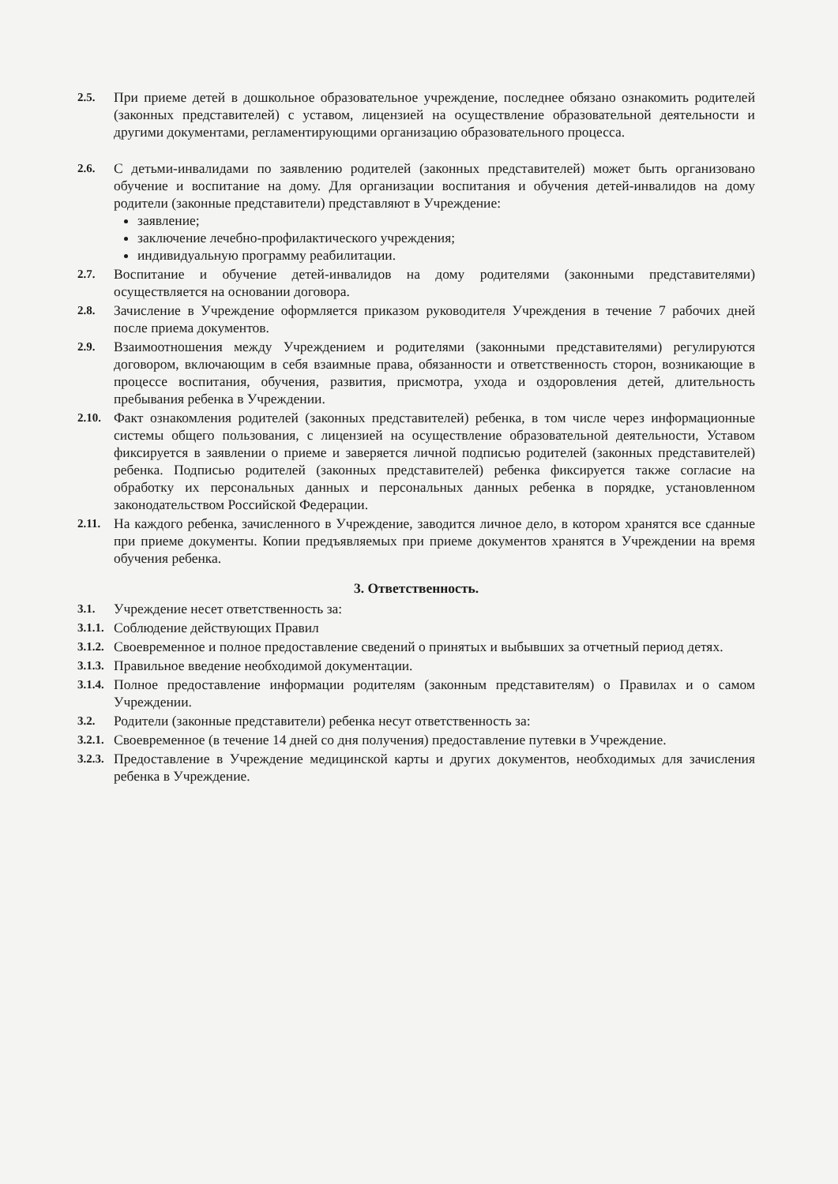2.5.
При приеме детей в дошкольное образовательное учреждение, последнее обязано ознакомить родителей (законных представителей) с уставом, лицензией на осуществление образовательной деятельности и другими документами, регламентирующими организацию образовательного процесса.
2.6.
С детьми-инвалидами по заявлению родителей (законных представителей) может быть организовано обучение и воспитание на дому. Для организации воспитания и обучения детей-инвалидов на дому родители (законные представители) представляют в Учреждение:
заявление;
заключение лечебно-профилактического учреждения;
индивидуальную программу реабилитации.
2.7.
Воспитание и обучение детей-инвалидов на дому родителями (законными представителями) осуществляется на основании договора.
2.8.
Зачисление в Учреждение оформляется приказом руководителя Учреждения в течение 7 рабочих дней после приема документов.
2.9.
Взаимоотношения между Учреждением и родителями (законными представителями) регулируются договором, включающим в себя взаимные права, обязанности и ответственность сторон, возникающие в процессе воспитания, обучения, развития, присмотра, ухода и оздоровления детей, длительность пребывания ребенка в Учреждении.
2.10.
Факт ознакомления родителей (законных представителей) ребенка, в том числе через информационные системы общего пользования, с лицензией на осуществление образовательной деятельности, Уставом фиксируется в заявлении о приеме и заверяется личной подписью родителей (законных представителей) ребенка. Подписью родителей (законных представителей) ребенка фиксируется также согласие на обработку их персональных данных и персональных данных ребенка в порядке, установленном законодательством Российской Федерации.
2.11.
На каждого ребенка, зачисленного в Учреждение, заводится личное дело, в котором хранятся все сданные при приеме документы. Копии предъявляемых при приеме документов хранятся в Учреждении на время обучения ребенка.
3. Ответственность.
3.1.
Учреждение несет ответственность за:
3.1.1.
Соблюдение действующих Правил
3.1.2.
Своевременное и полное предоставление сведений о принятых и выбывших за отчетный период детях.
3.1.3.
Правильное введение необходимой документации.
3.1.4.
Полное предоставление информации родителям (законным представителям) о Правилах и о самом Учреждении.
3.2.
Родители (законные представители) ребенка несут ответственность за:
3.2.1.
Своевременное (в течение 14 дней со дня получения) предоставление путевки в Учреждение.
3.2.3.
Предоставление в Учреждение медицинской карты и других документов, необходимых для зачисления ребенка в Учреждение.